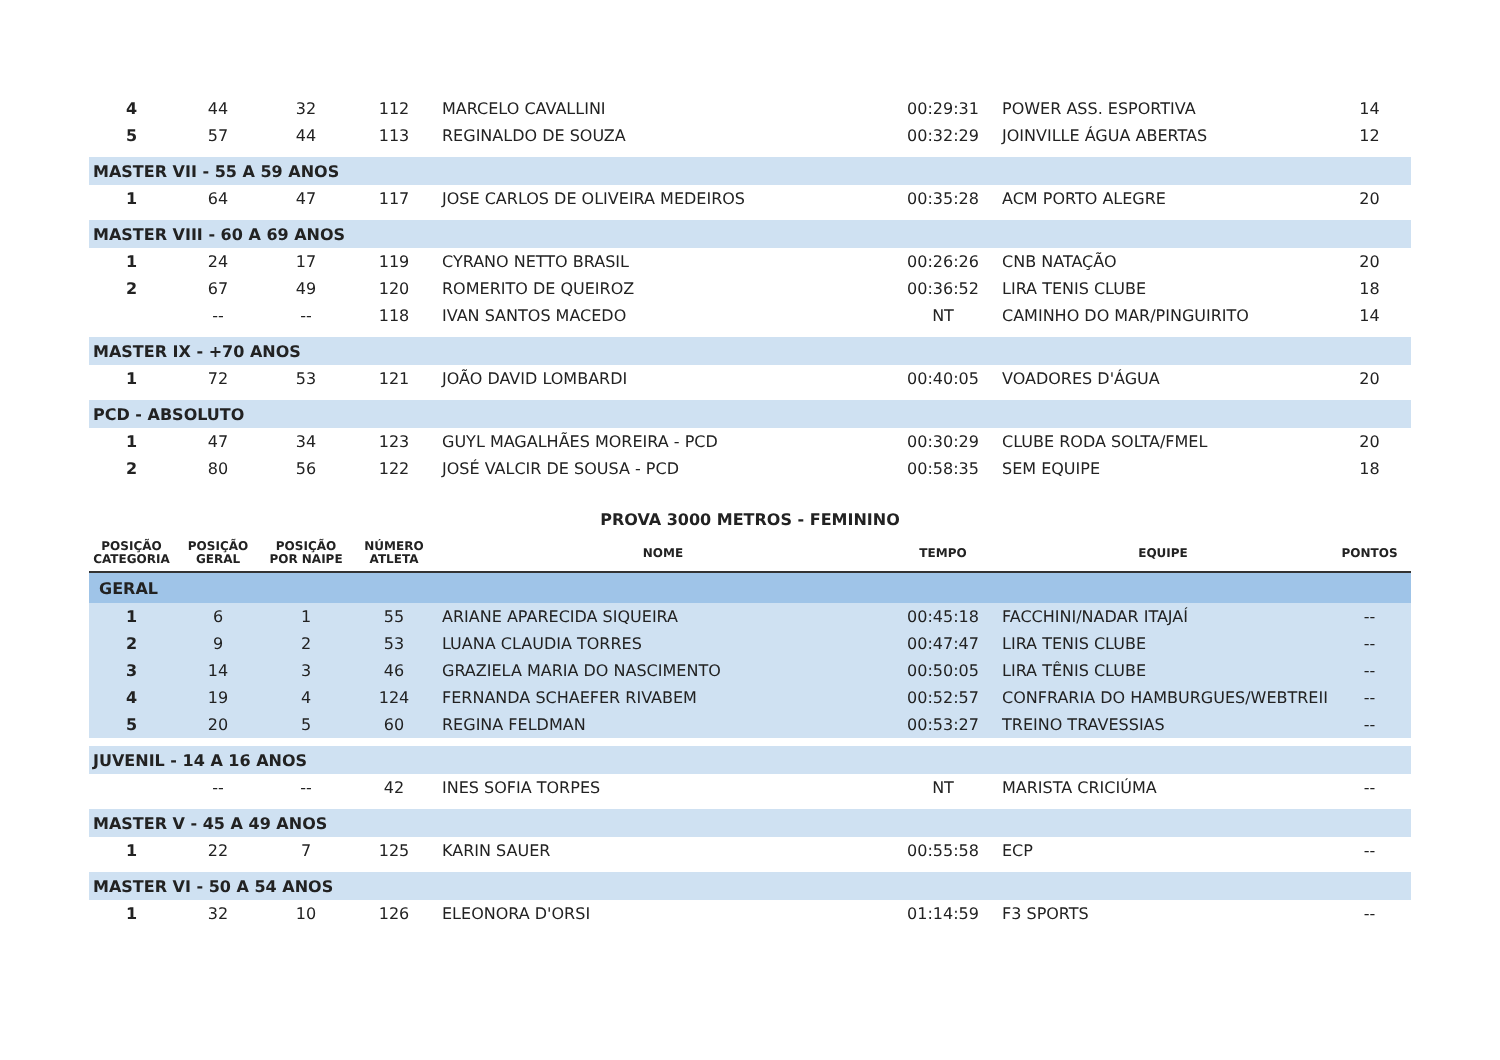| 4 | 44 | 32 | 112 | MARCELO CAVALLINI | 00:29:31 | POWER ASS. ESPORTIVA | 14 |
| 5 | 57 | 44 | 113 | REGINALDO DE SOUZA | 00:32:29 | JOINVILLE ÁGUA ABERTAS | 12 |
| MASTER VII - 55 A 59 ANOS | | | | | | | |
| 1 | 64 | 47 | 117 | JOSE CARLOS DE OLIVEIRA MEDEIROS | 00:35:28 | ACM PORTO ALEGRE | 20 |
| MASTER VIII - 60 A 69 ANOS | | | | | | | |
| 1 | 24 | 17 | 119 | CYRANO NETTO BRASIL | 00:26:26 | CNB NATAÇÃO | 20 |
| 2 | 67 | 49 | 120 | ROMERITO DE QUEIROZ | 00:36:52 | LIRA TENIS CLUBE | 18 |
| | -- | -- | 118 | IVAN SANTOS MACEDO | NT | CAMINHO DO MAR/PINGUIRITO | 14 |
| MASTER IX - +70 ANOS | | | | | | | |
| 1 | 72 | 53 | 121 | JOÃO DAVID LOMBARDI | 00:40:05 | VOADORES D'ÁGUA | 20 |
| PCD - ABSOLUTO | | | | | | | |
| 1 | 47 | 34 | 123 | GUYL MAGALHÃES MOREIRA - PCD | 00:30:29 | CLUBE RODA SOLTA/FMEL | 20 |
| 2 | 80 | 56 | 122 | JOSÉ VALCIR DE SOUSA - PCD | 00:58:35 | SEM EQUIPE | 18 |
PROVA 3000 METROS - FEMININO
| POSIÇÃO CATEGORIA | POSIÇÃO GERAL | POSIÇÃO POR NAIPE | NÚMERO ATLETA | NOME | TEMPO | EQUIPE | PONTOS |
| --- | --- | --- | --- | --- | --- | --- | --- |
| GERAL | | | | | | | |
| 1 | 6 | 1 | 55 | ARIANE APARECIDA SIQUEIRA | 00:45:18 | FACCHINI/NADAR ITAJAÍ | -- |
| 2 | 9 | 2 | 53 | LUANA CLAUDIA TORRES | 00:47:47 | LIRA TENIS CLUBE | -- |
| 3 | 14 | 3 | 46 | GRAZIELA MARIA DO NASCIMENTO | 00:50:05 | LIRA TÊNIS CLUBE | -- |
| 4 | 19 | 4 | 124 | FERNANDA SCHAEFER RIVABEM | 00:52:57 | CONFRARIA DO HAMBURGUES/WEBTREII | -- |
| 5 | 20 | 5 | 60 | REGINA FELDMAN | 00:53:27 | TREINO TRAVESSIAS | -- |
| JUVENIL - 14 A 16 ANOS | | | | | | | |
| | -- | -- | 42 | INES SOFIA TORPES | NT | MARISTA CRICIÚMA | -- |
| MASTER V - 45 A 49 ANOS | | | | | | | |
| 1 | 22 | 7 | 125 | KARIN SAUER | 00:55:58 | ECP | -- |
| MASTER VI - 50 A 54 ANOS | | | | | | | |
| 1 | 32 | 10 | 126 | ELEONORA D'ORSI | 01:14:59 | F3 SPORTS | -- |